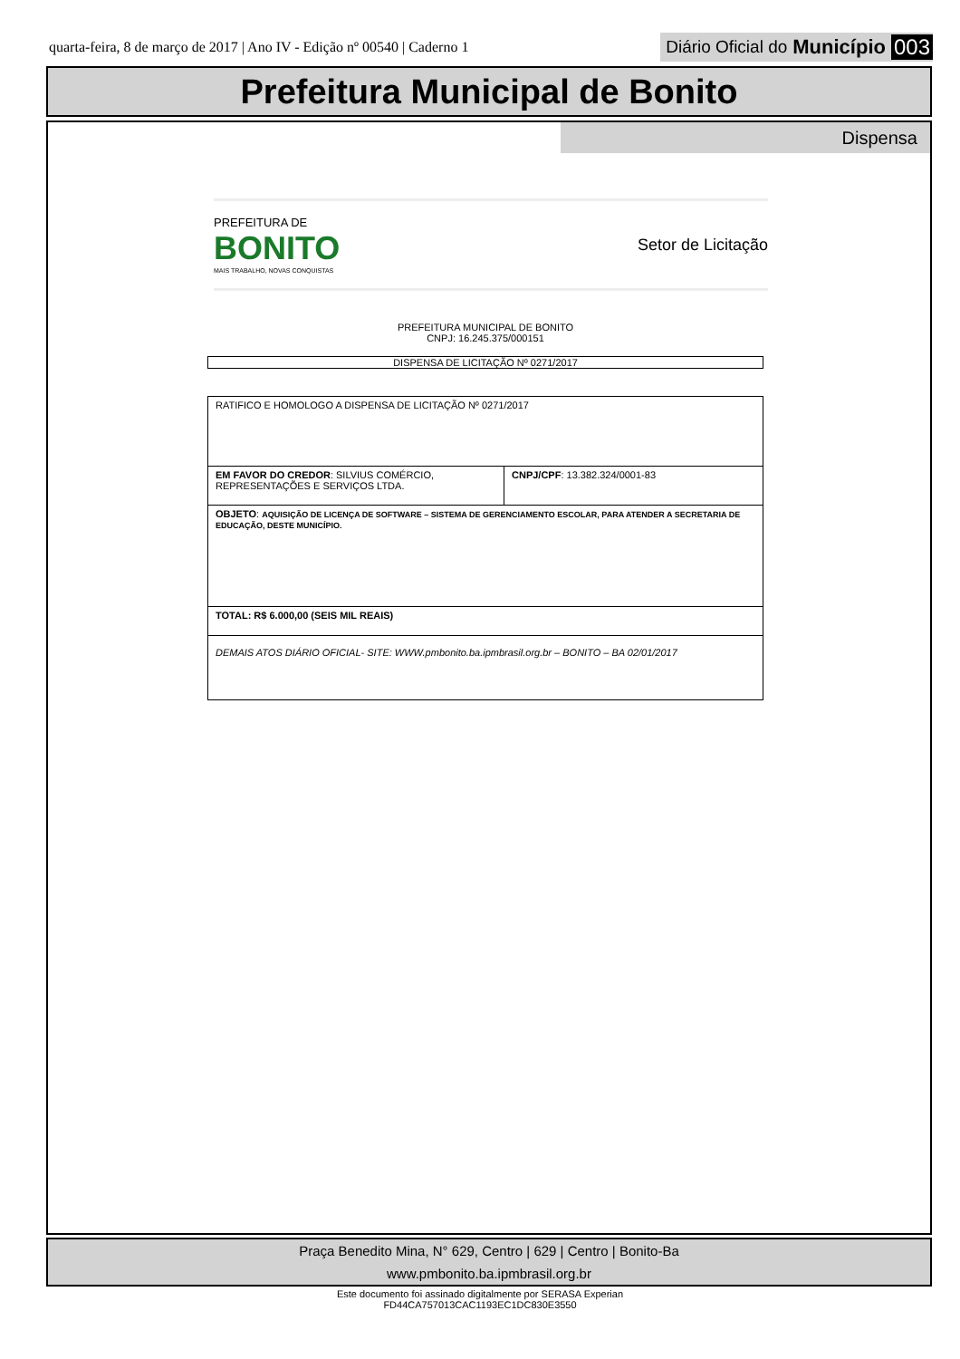quarta-feira, 8 de março de 2017 | Ano IV - Edição nº 00540 | Caderno 1
Diário Oficial do Município 003
Prefeitura Municipal de Bonito
Dispensa
PREFEITURA DE
BONITO
MAIS TRABALHO, NOVAS CONQUISTAS
Setor de Licitação
PREFEITURA MUNICIPAL DE BONITO
CNPJ: 16.245.375/000151
DISPENSA DE LICITAÇÃO Nº 0271/2017
| RATIFICO E HOMOLOGO A DISPENSA DE LICITAÇÃO Nº 0271/2017 | |
| EM FAVOR DO CREDOR : SILVIUS COMÉRCIO, REPRESENTAÇÕES E SERVIÇOS LTDA. | CNPJ/CPF : 13.382.324/0001-83 |
| OBJETO : AQUISIÇÃO DE LICENÇA DE SOFTWARE – SISTEMA DE GERENCIAMENTO ESCOLAR, PARA ATENDER A SECRETARIA DE EDUCAÇÃO, DESTE MUNICÍPIO. | |
| TOTAL: R$ 6.000,00 (SEIS MIL REAIS) | |
| DEMAIS ATOS DIÁRIO OFICIAL- SITE: WWW.pmbonito.ba.ipmbrasil.org.br – BONITO – BA 02/01/2017 | |
Praça Benedito Mina, N° 629, Centro | 629 | Centro | Bonito-Ba
www.pmbonito.ba.ipmbrasil.org.br
Este documento foi assinado digitalmente por SERASA Experian
FD44CA757013CAC1193EC1DC830E3550